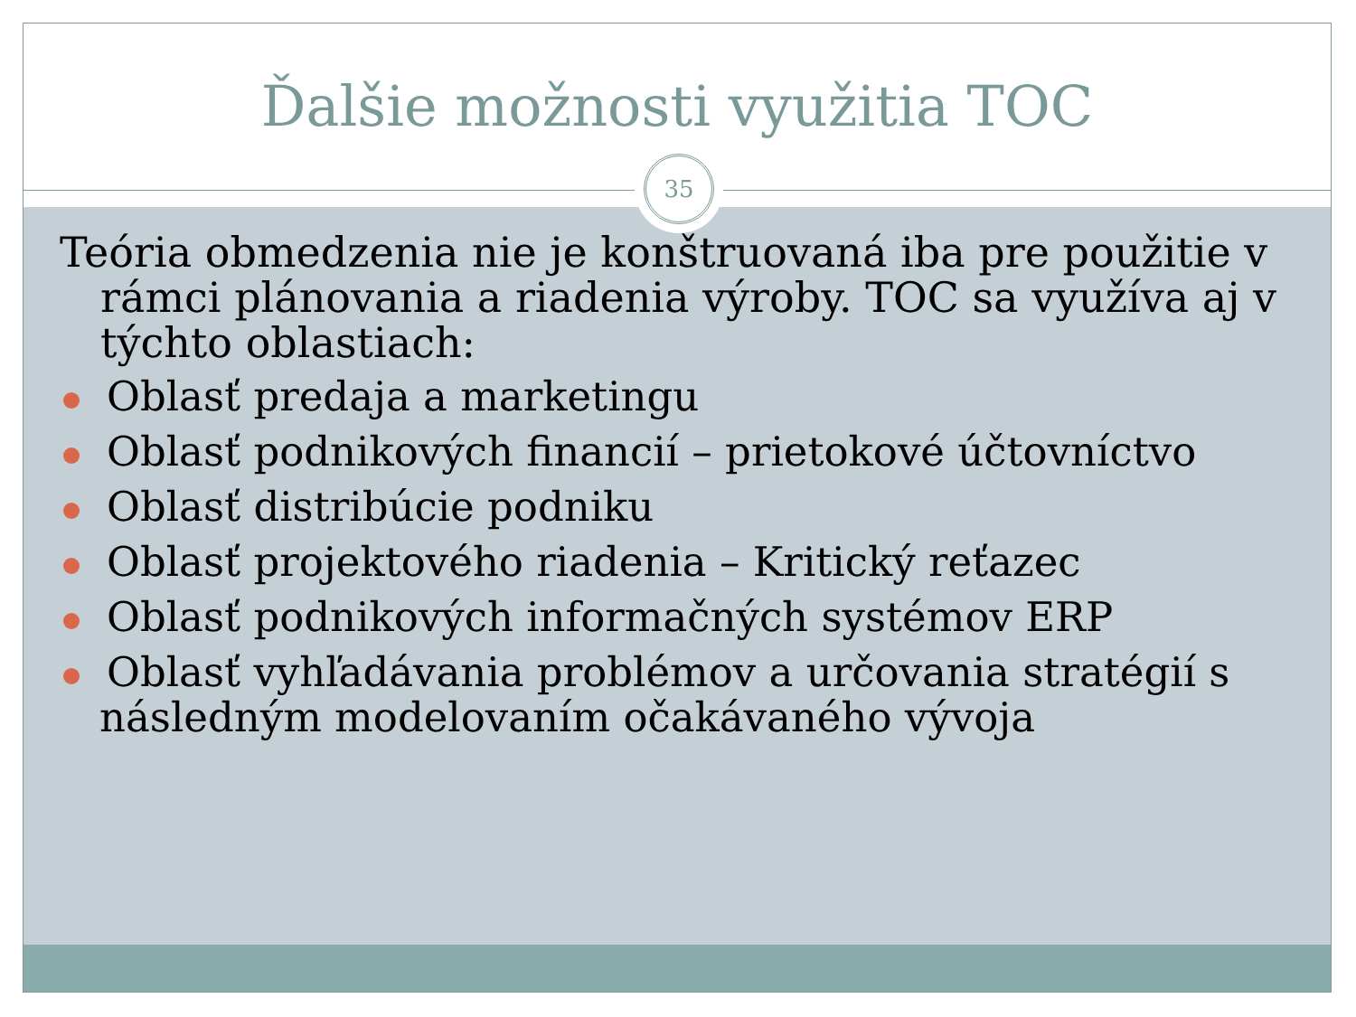Ďalšie možnosti využitia TOC
35
Teória obmedzenia nie je konštruovaná iba pre použitie v rámci plánovania a riadenia výroby. TOC sa využíva aj v týchto oblastiach:
Oblasť predaja a marketingu
Oblasť podnikových financií – prietokové účtovníctvo
Oblasť distribúcie podniku
Oblasť projektového riadenia – Kritický reťazec
Oblasť podnikových informačných systémov ERP
Oblasť vyhľadávania problémov a určovania stratégií s následným modelovaním očakávaného vývoja